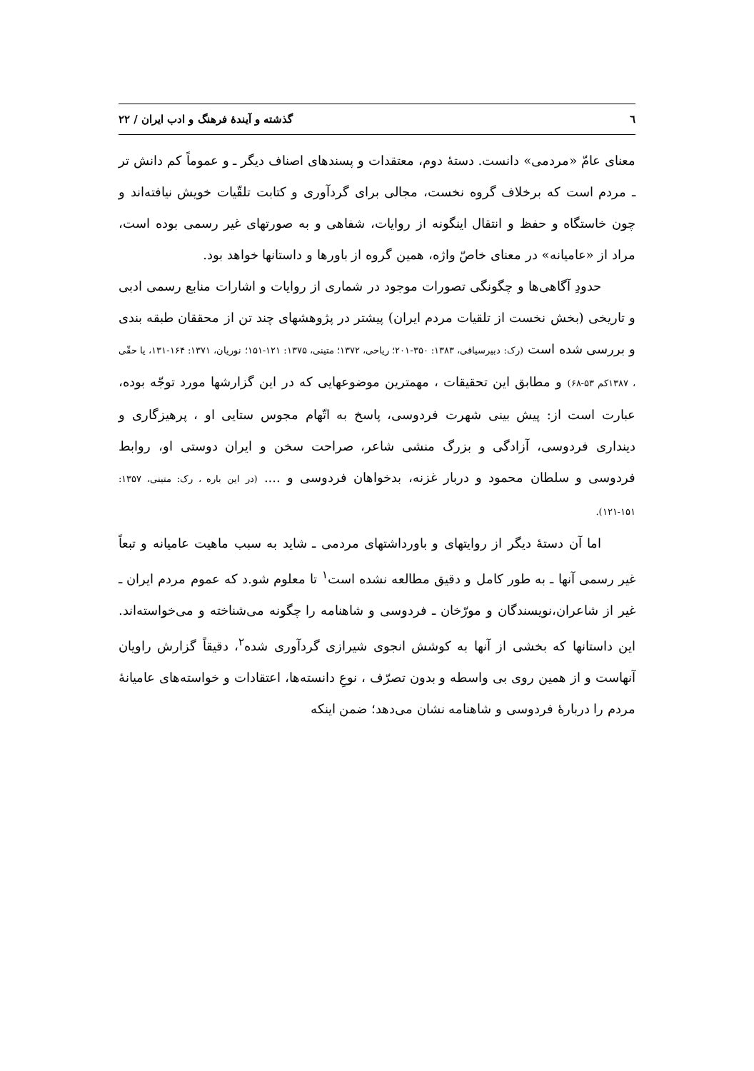٦ گذشته و آیندهٔ فرهنگ و ادب ایران / ۲۲
معنای عامّ «مردمی» دانست. دستهٔ دوم، معتقدات و پسندهای اصناف دیگر ـ و عموماً کم دانش تر ـ مردم است که برخلاف گروه نخست، مجالی برای گردآوری و کتابت تلقّیات خویش نیافته‌اند و چون خاستگاه و حفظ و انتقال اینگونه از روایات، شفاهی و به صورتهای غیر رسمی بوده است، مراد از «عامیانه» در معنای خاصّ واژه، همین گروه از باورها و داستانها خواهد بود.
حدودِ آگاهی‌ها و چگونگی تصورات موجود در شماری از روایات و اشارات منابع رسمی ادبی و تاریخی (بخش نخست از تلقیات مردم ایران) پیشتر در پژوهشهای چند تن از محققان طبقه بندی و بررسی شده است (رک: دبیرسیاقی، ۱۳۸۳: ۳۵۰-۲۰۱؛ ریاحی، ۱۳۷۲؛ متینی، ۱۳۷۵: ۱۲۱-۱۵۱؛ نوریان، ۱۳۷۱: ۱۶۴-۱۳۱، یا حقّی ، ۱۳۸۷کم ۵۳-۶۸) و مطابق این تحقیقات ، مهمترین موضوعهایی که در این گزارشها مورد توجّه بوده، عبارت است از: پیش بینی شهرت فردوسی، پاسخ به اتّهام مجوس ستایی او ، پرهیزگاری و دینداری فردوسی، آزادگی و بزرگ منشی شاعر، صراحت سخن و ایران دوستی او، روابط فردوسی و سلطان محمود و دربار غزنه، بدخواهان فردوسی و .... (در این باره ، رک: متینی، ۱۳۵۷: ۱۵۱-۱۲۱).
اما آن دستهٔ دیگر از روایتهای و باورداشتهای مردمی ـ شاید به سبب ماهیت عامیانه و تبعاً غیر رسمی آنها ـ به طور کامل و دقیق مطالعه نشده است<sup>۱</sup> تا معلوم شو.د که عموم مردم ایران ـ غیر از شاعران،نویسندگان و مورّخان ـ فردوسی و شاهنامه را چگونه می‌شناخته و می‌خواسته‌اند. این داستانها که بخشی از آنها به کوشش انجوی شیرازی گردآوری شده<sup>۲</sup>، دقیقاً گزارش راویان آنهاست و از همین روی بی واسطه و بدون تصرّف ، نوعِ دانسته‌ها، اعتقادات و خواسته‌های عامیانهٔ مردم را دربارهٔ فردوسی و شاهنامه نشان می‌دهد؛ ضمن اینکه